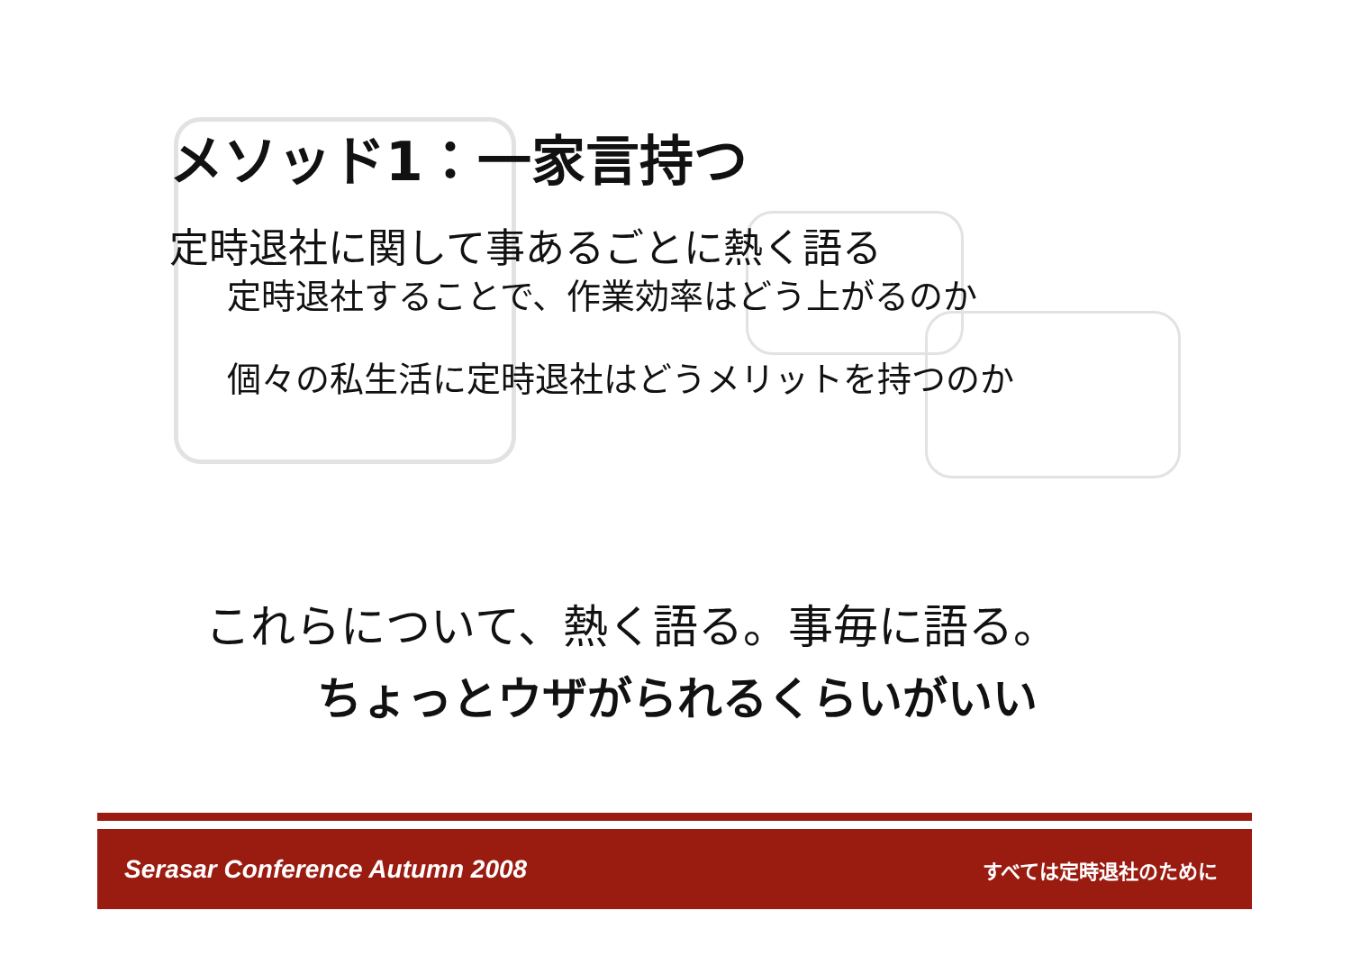メソッド1：一家言持つ
定時退社に関して事あるごとに熱く語る
定時退社することで、作業効率はどう上がるのか
個々の私生活に定時退社はどうメリットを持つのか
これらについて、熱く語る。事毎に語る。
ちょっとウザがられるくらいがいい
Serasar Conference Autumn 2008 すべては定時退社のために